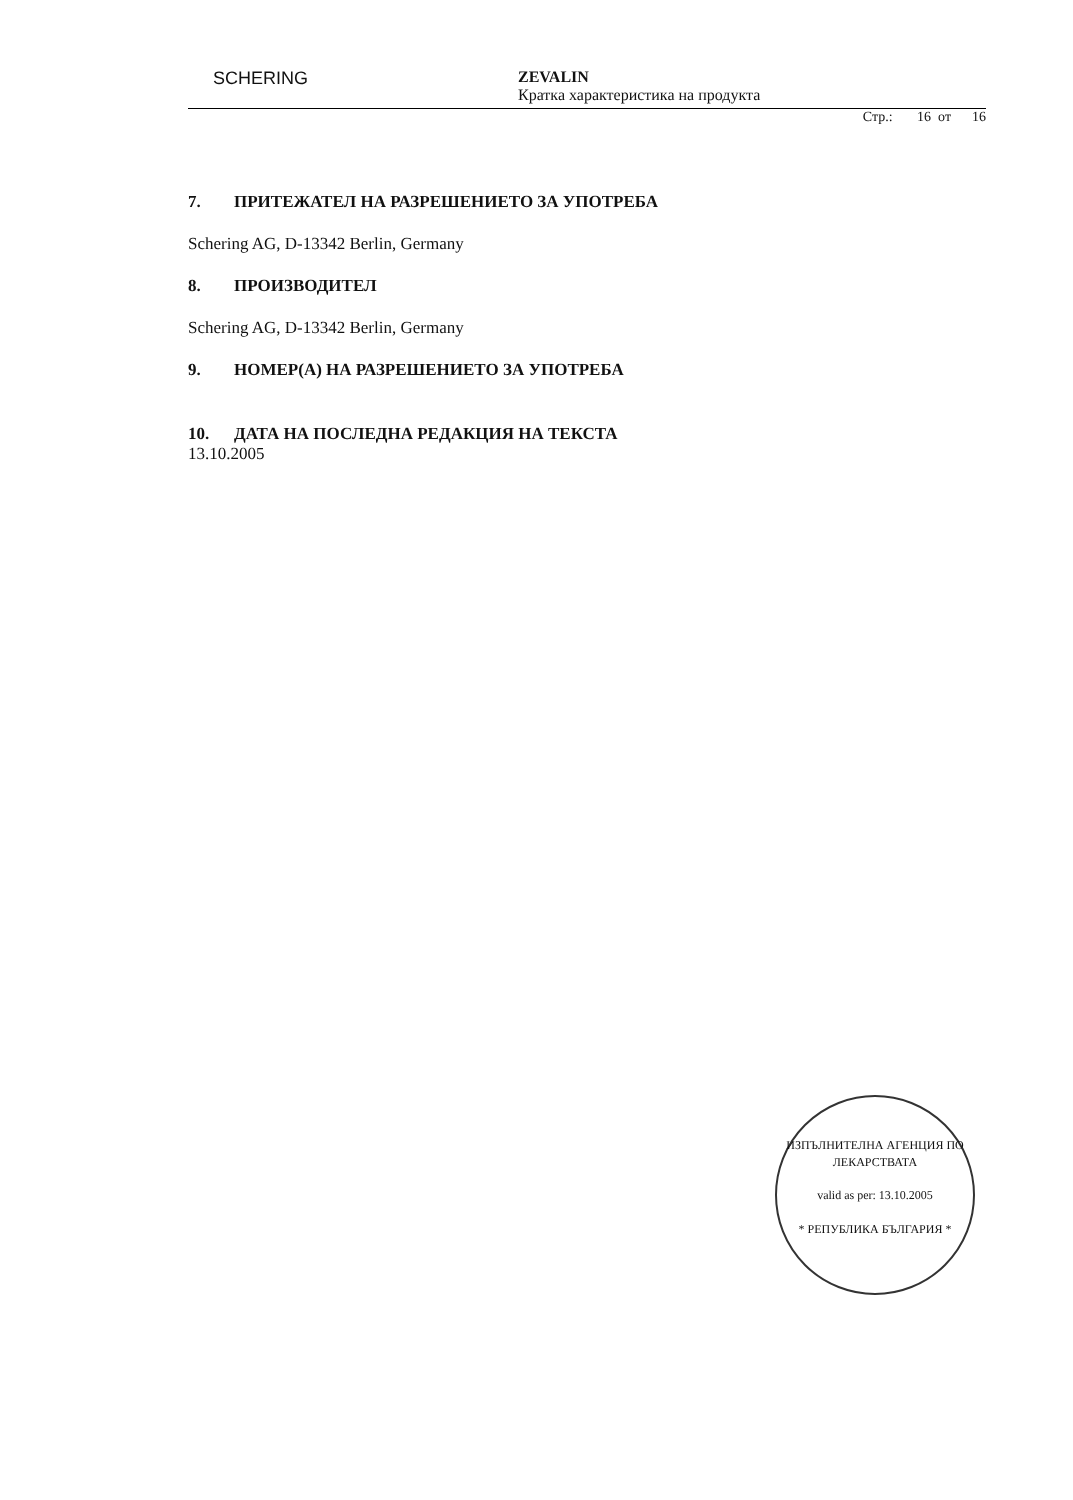SCHERING
ZEVALIN
Кратка характеристика на продукта
Стр.: 16 от 16
7. ПРИТЕЖАТЕЛ НА РАЗРЕШЕНИЕТО ЗА УПОТРЕБА
Schering AG, D-13342 Berlin, Germany
8. ПРОИЗВОДИТЕЛ
Schering AG, D-13342 Berlin, Germany
9. НОМЕР(А) НА РАЗРЕШЕНИЕТО ЗА УПОТРЕБА
10. ДАТА НА ПОСЛЕДНА РЕДАКЦИЯ НА ТЕКСТА
13.10.2005
ИЗПЪЛНИТЕЛНА АГЕНЦИЯ ПО ЛЕКАРСТВАТА
valid as per: 13.10.2005
* РЕПУБЛИКА БЪЛГАРИЯ *